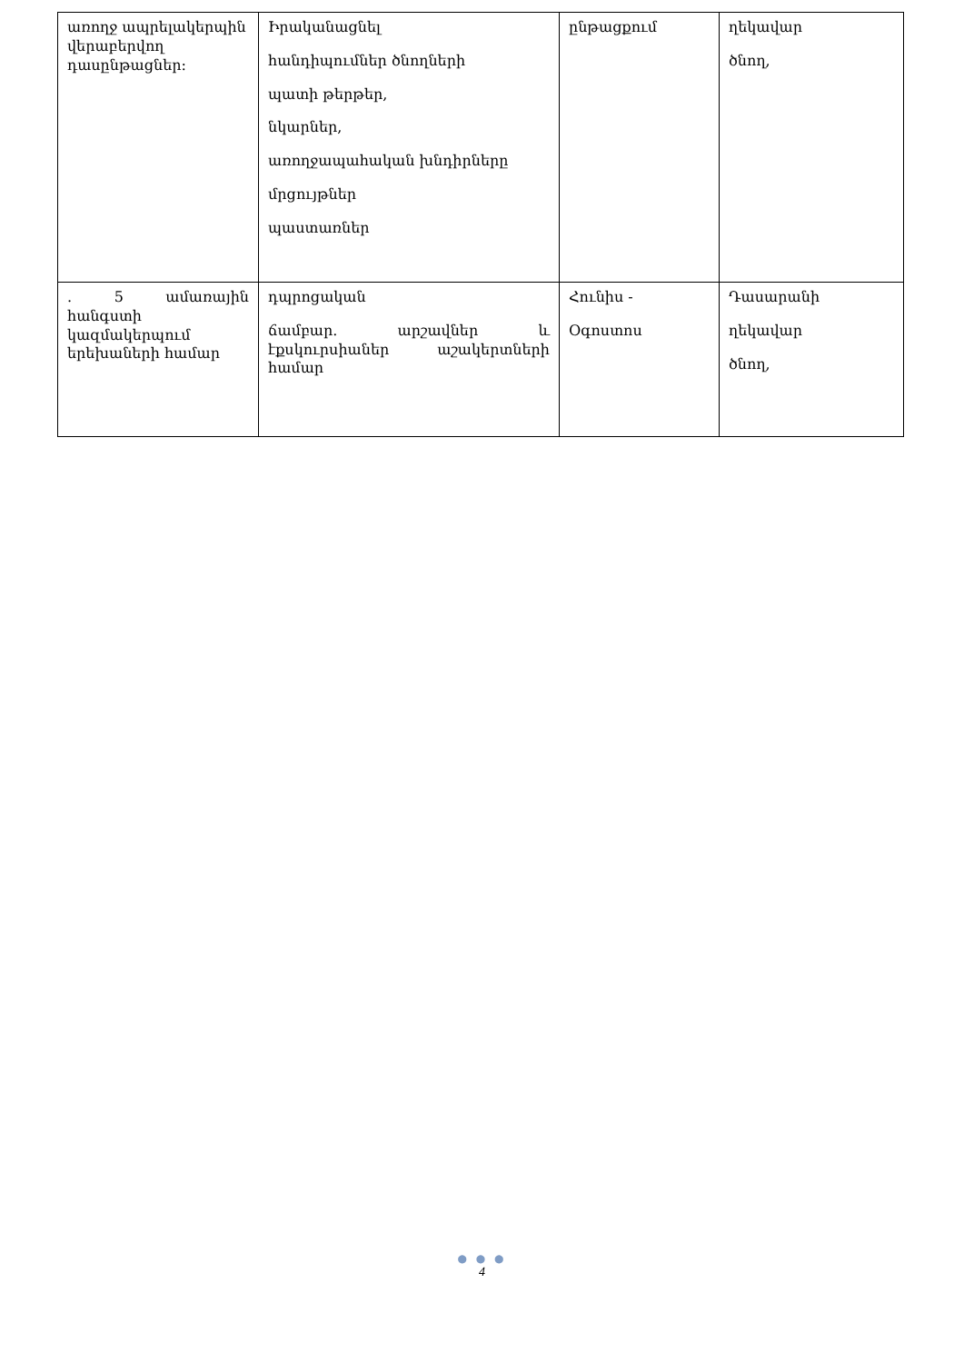| առողջ ապրելակերպին վերաբերվող դասընթացներ: | Իրականացնել հանդիպումներ ծնողների պատի թերթեր, նկարներ, առողջապահական խնդիրները մրցույթներ պաստառներ | ընթացքում | ղեկավար ծնող, |
| . 5 ամառային հանգստի կազմակերպում երեխաների համար | դպրոցական ճամբար. արշավներ և էքսկուրսիաներ աշակերտների համար | Հունիս - Օգոստոս | Դասարանի ղեկավար ծնող, |
● ● ●
4